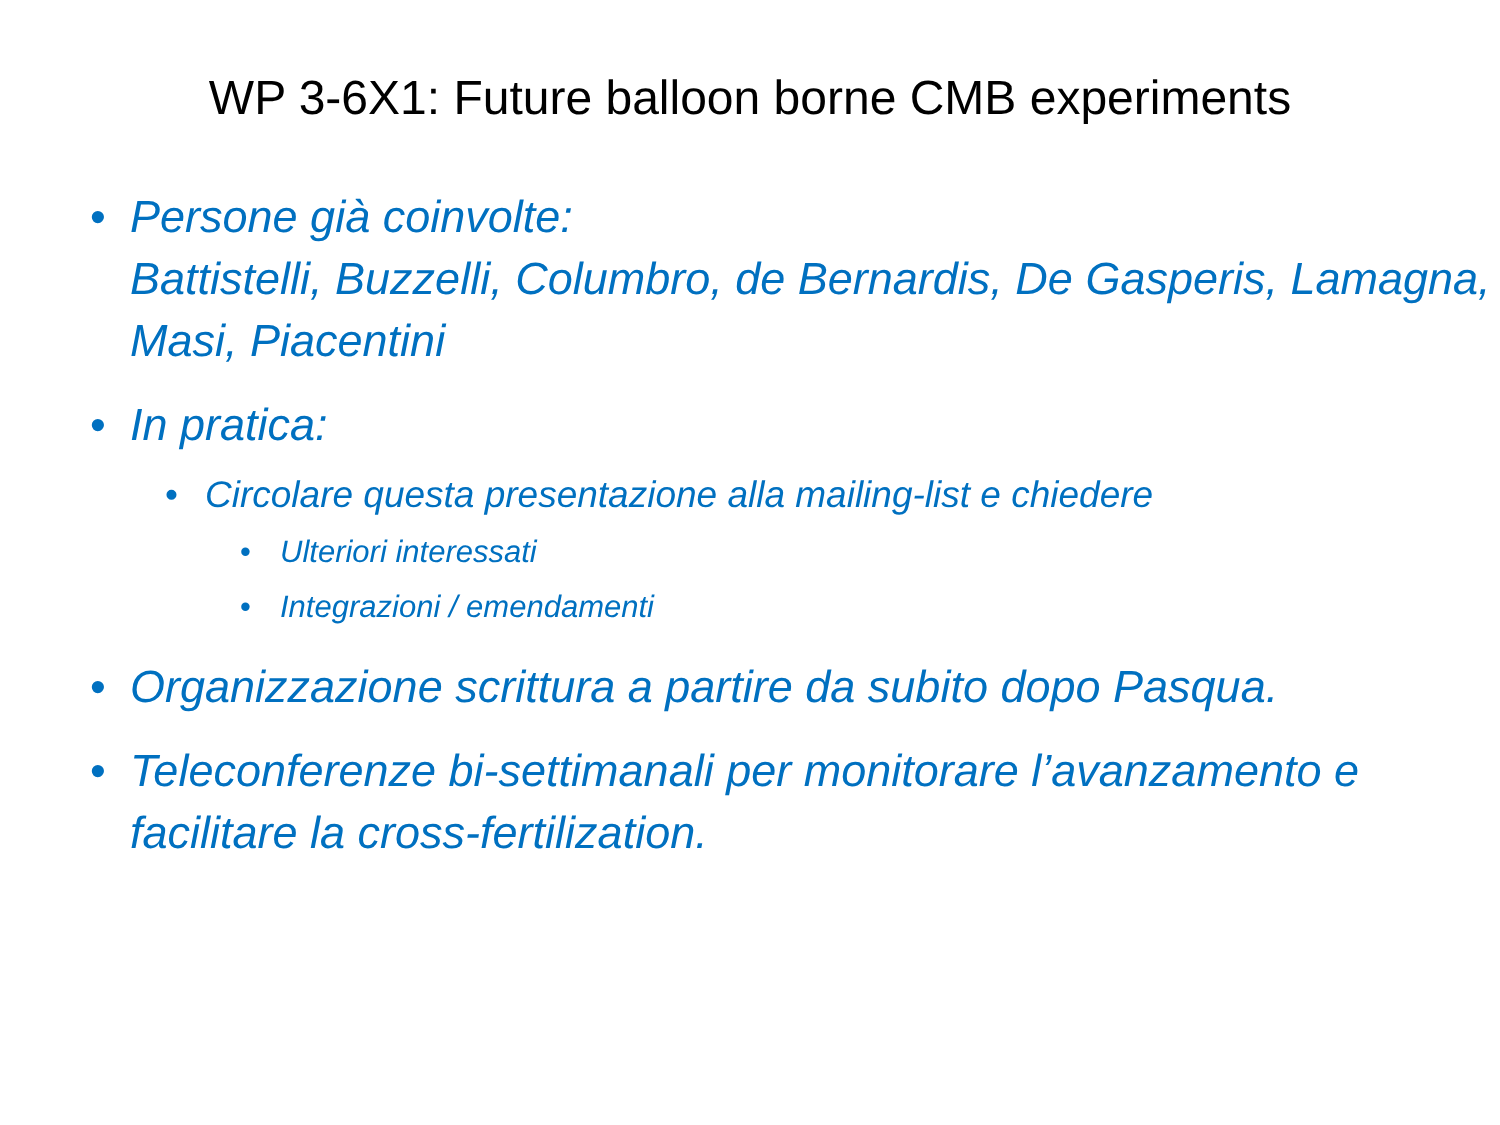WP 3-6X1: Future balloon borne CMB experiments
• Persone già coinvolte:
Battistelli, Buzzelli, Columbro, de Bernardis, De Gasperis, Lamagna, Masi, Piacentini
• In pratica:
• Circolare questa presentazione alla mailing-list e chiedere
• Ulteriori interessati
• Integrazioni / emendamenti
• Organizzazione scrittura a partire da subito dopo Pasqua.
• Teleconferenze bi-settimanali per monitorare l’avanzamento e facilitare la cross-fertilization.